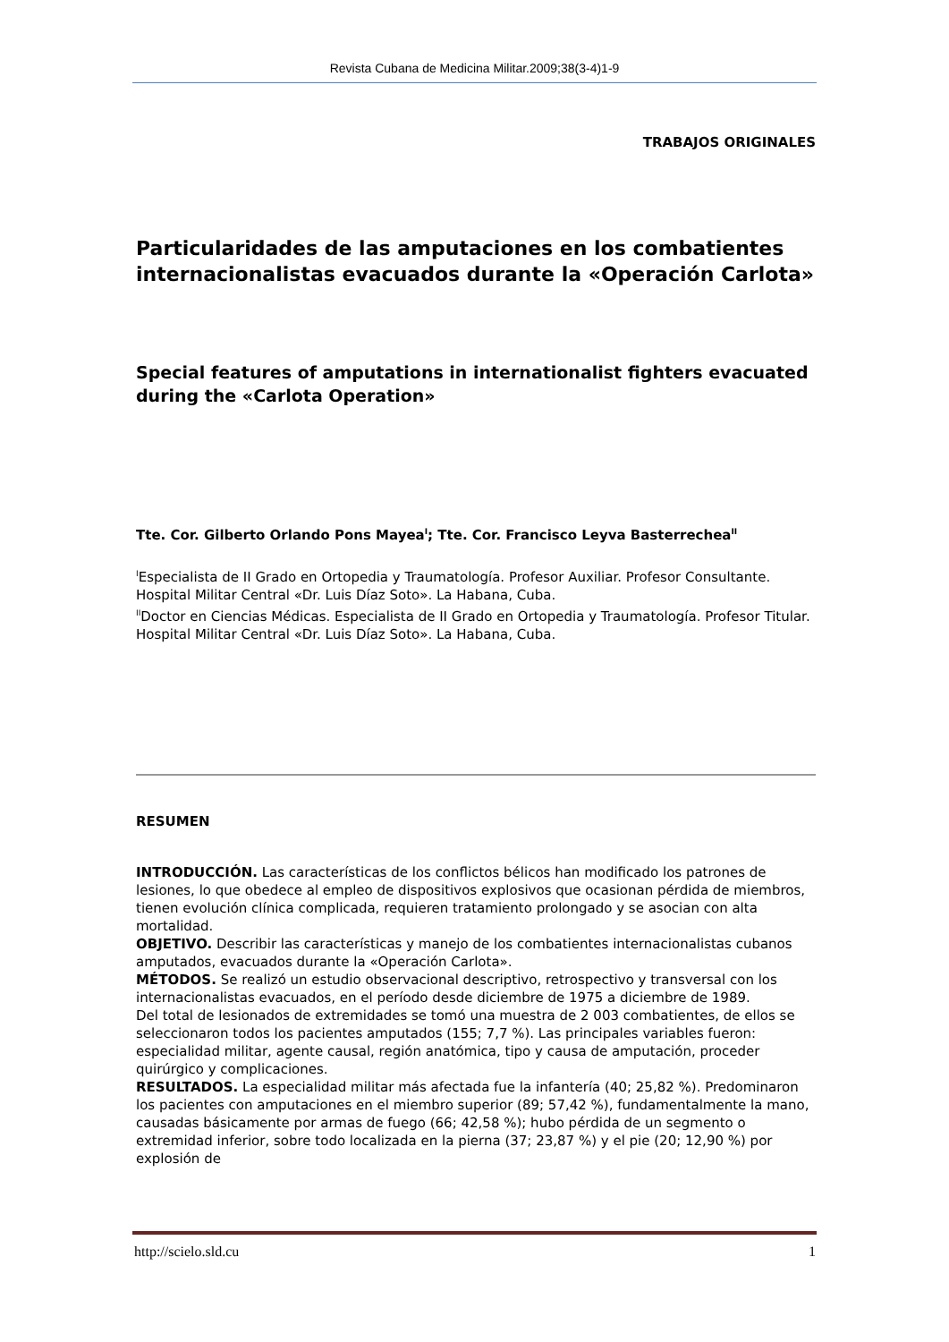Revista Cubana de Medicina Militar.2009;38(3-4)1-9
TRABAJOS ORIGINALES
Particularidades de las amputaciones en los combatientes internacionalistas evacuados durante la «Operación Carlota»
Special features of amputations in internationalist fighters evacuated during the «Carlota Operation»
Tte. Cor. Gilberto Orlando Pons Mayea<sup>I</sup>; Tte. Cor. Francisco Leyva Basterrechea<sup>II</sup>
<sup>I</sup>Especialista de II Grado en Ortopedia y Traumatología. Profesor Auxiliar. Profesor Consultante. Hospital Militar Central «Dr. Luis Díaz Soto». La Habana, Cuba.
<sup>II</sup>Doctor en Ciencias Médicas. Especialista de II Grado en Ortopedia y Traumatología. Profesor Titular. Hospital Militar Central «Dr. Luis Díaz Soto». La Habana, Cuba.
RESUMEN
INTRODUCCIÓN. Las características de los conflictos bélicos han modificado los patrones de lesiones, lo que obedece al empleo de dispositivos explosivos que ocasionan pérdida de miembros, tienen evolución clínica complicada, requieren tratamiento prolongado y se asocian con alta mortalidad.
OBJETIVO. Describir las características y manejo de los combatientes internacionalistas cubanos amputados, evacuados durante la «Operación Carlota».
MÉTODOS. Se realizó un estudio observacional descriptivo, retrospectivo y transversal con los internacionalistas evacuados, en el período desde diciembre de 1975 a diciembre de 1989.
Del total de lesionados de extremidades se tomó una muestra de 2 003 combatientes, de ellos se seleccionaron todos los pacientes amputados (155; 7,7 %). Las principales variables fueron: especialidad militar, agente causal, región anatómica, tipo y causa de amputación, proceder quirúrgico y complicaciones.
RESULTADOS. La especialidad militar más afectada fue la infantería (40; 25,82 %). Predominaron los pacientes con amputaciones en el miembro superior (89; 57,42 %), fundamentalmente la mano, causadas básicamente por armas de fuego (66; 42,58 %); hubo pérdida de un segmento o extremidad inferior, sobre todo localizada en la pierna (37; 23,87 %) y el pie (20; 12,90 %) por explosión de
http://scielo.sld.cu 1